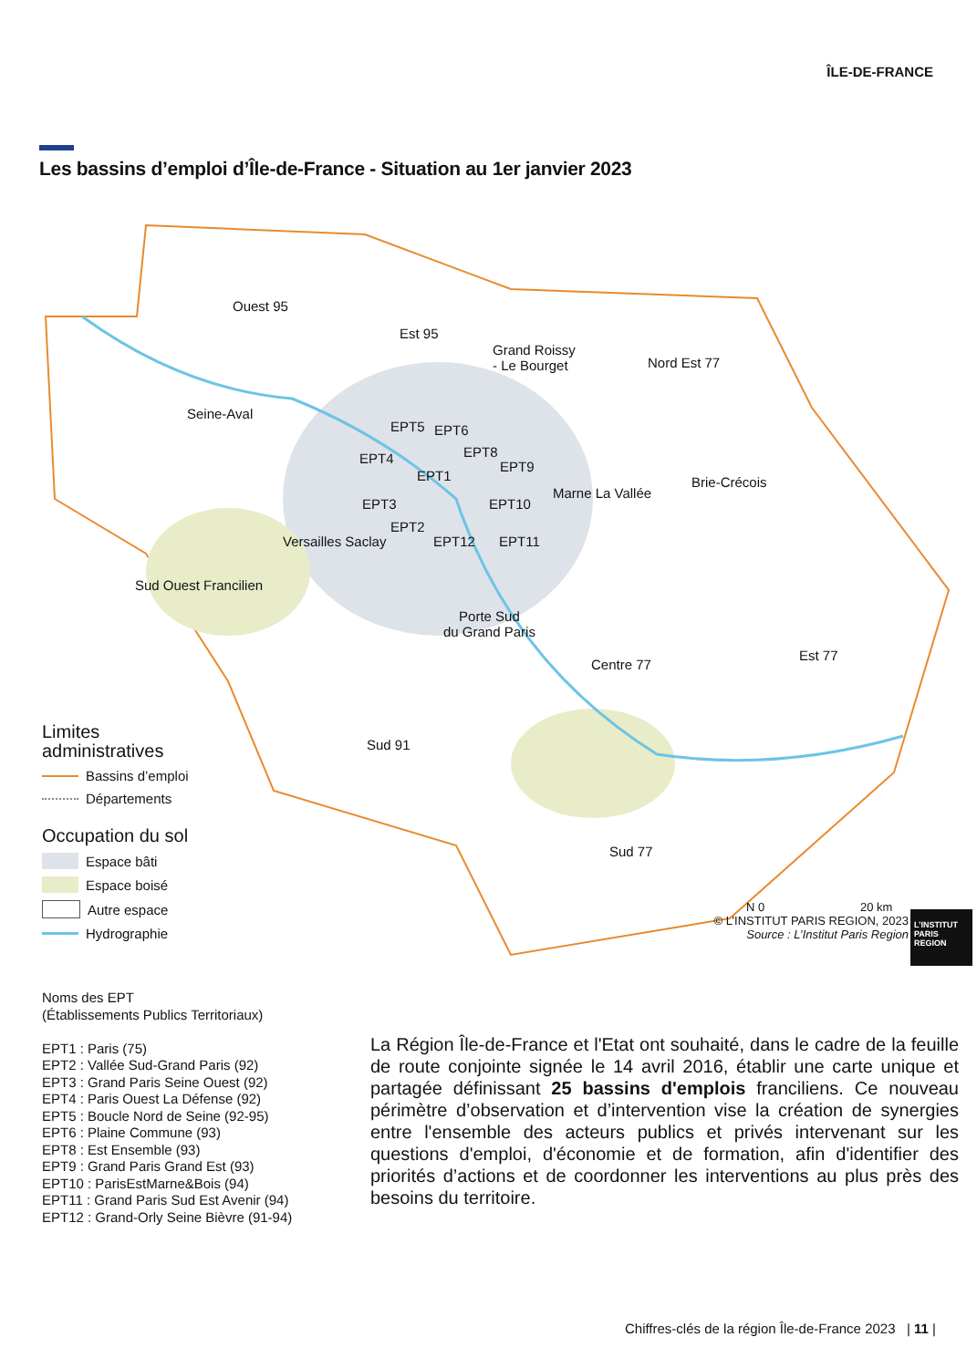ÎLE-DE-FRANCE
Les bassins d’emploi d’Île-de-France - Situation au 1er janvier 2023
Ouest 95
Est 95
Grand Roissy
- Le Bourget Nord Est 77
Seine-Aval
EPT5 EPT6
EPT4 EPT8
EPT1
EPT9
Brie-Crécois
EPT3 EPT10
Marne La Vallée
EPT2
Versailles Saclay EPT12 EPT11
Sud Ouest Francilien
Porte Sud
du Grand Paris
Centre 77
Est 77
Sud 91
Sud 77
N 0 20 km
Limites
administratives
Bassins d’emploi
Départements
Occupation du sol
Espace bâti
Espace boisé
Autre espace
Hydrographie
© L’INSTITUT PARIS REGION, 2023
Source : L’Institut Paris Region
L’INSTITUT
PARIS
REGION
Noms des EPT
(Établissements Publics Territoriaux)
EPT1 : Paris (75)
EPT2 : Vallée Sud-Grand Paris (92)
EPT3 : Grand Paris Seine Ouest (92)
EPT4 : Paris Ouest La Défense (92)
EPT5 : Boucle Nord de Seine (92-95)
EPT6 : Plaine Commune (93)
EPT8 : Est Ensemble (93)
EPT9 : Grand Paris Grand Est (93)
EPT10 : ParisEstMarne&Bois (94)
EPT11 : Grand Paris Sud Est Avenir (94)
EPT12 : Grand-Orly Seine Bièvre (91-94)
La Région Île-de-France et l'Etat ont souhaité, dans le cadre de la feuille de route conjointe signée le 14 avril 2016, établir une carte unique et partagée définissant 25 bassins d'emplois franciliens. Ce nouveau périmètre d’observation et d’intervention vise la création de synergies entre l'ensemble des acteurs publics et privés intervenant sur les questions d'emploi, d'économie et de formation, afin d'identifier des priorités d’actions et de coordonner les interventions au plus près des besoins du territoire.
Chiffres-clés de la région Île-de-France 2023 | 11 |